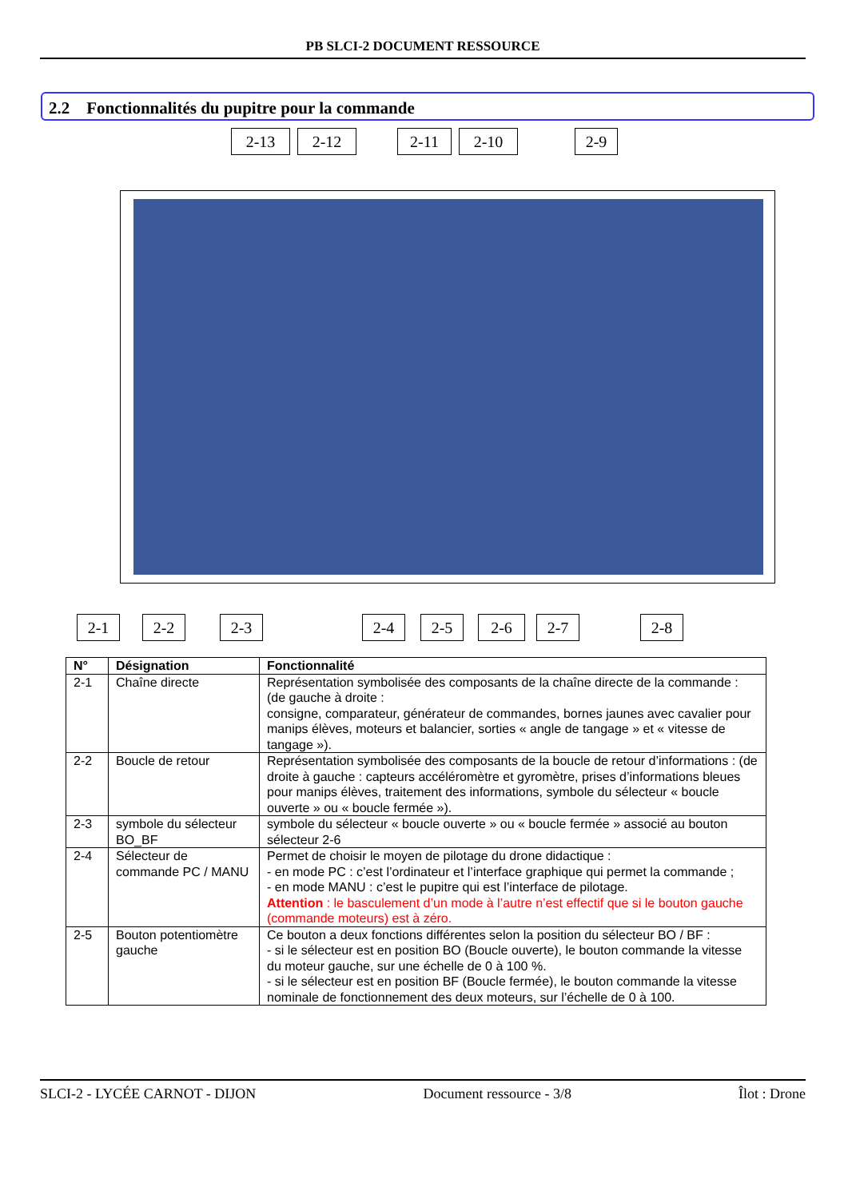PB SLCI-2 DOCUMENT RESSOURCE
2.2 Fonctionnalités du pupitre pour la commande
2-13 2-12 2-11 2-10 2-9
2-1 2-2 2-3 2-4 2-5 2-6 2-7 2-8
| N° | Désignation | Fonctionnalité |
| --- | --- | --- |
| 2-1 | Chaîne directe | Représentation symbolisée des composants de la chaîne directe de la commande : (de gauche à droite : consigne, comparateur, générateur de commandes, bornes jaunes avec cavalier pour manips élèves, moteurs et balancier, sorties « angle de tangage » et « vitesse de tangage »). |
| 2-2 | Boucle de retour | Représentation symbolisée des composants de la boucle de retour d’informations : (de droite à gauche : capteurs accéléromètre et gyromètre, prises d’informations bleues pour manips élèves, traitement des informations, symbole du sélecteur « boucle ouverte » ou « boucle fermée »). |
| 2-3 | symbole du sélecteur BO_BF | symbole du sélecteur « boucle ouverte » ou « boucle fermée » associé au bouton sélecteur 2-6 |
| 2-4 | Sélecteur de commande PC / MANU | Permet de choisir le moyen de pilotage du drone didactique : - en mode PC : c’est l’ordinateur et l’interface graphique qui permet la commande ; - en mode MANU : c’est le pupitre qui est l’interface de pilotage. Attention : le basculement d’un mode à l’autre n’est effectif que si le bouton gauche (commande moteurs) est à zéro. |
| 2-5 | Bouton potentiomètre gauche | Ce bouton a deux fonctions différentes selon la position du sélecteur BO / BF : - si le sélecteur est en position BO (Boucle ouverte), le bouton commande la vitesse du moteur gauche, sur une échelle de 0 à 100 %. - si le sélecteur est en position BF (Boucle fermée), le bouton commande la vitesse nominale de fonctionnement des deux moteurs, sur l’échelle de 0 à 100. |
SLCI-2 - LYCÉE CARNOT - DIJON Document ressource - 3/8 Îlot : Drone